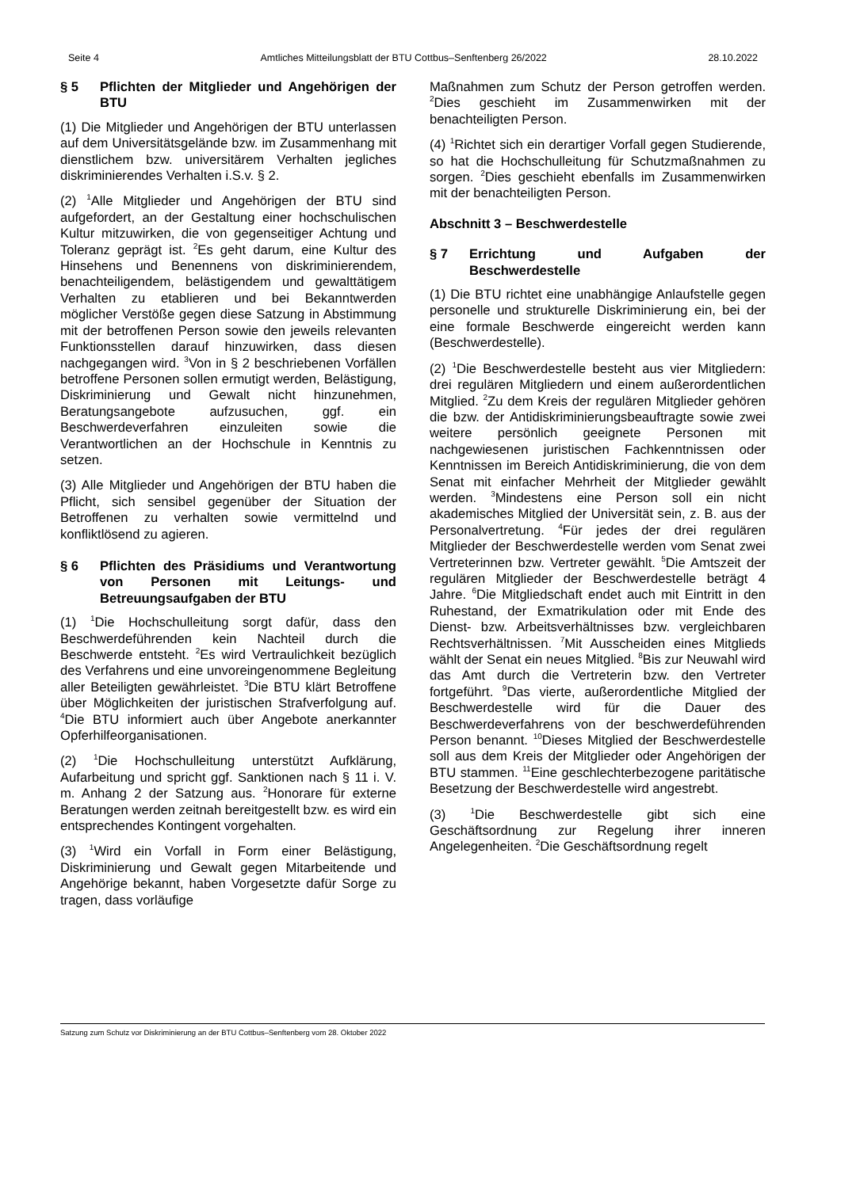Seite 4 Amtliches Mitteilungsblatt der BTU Cottbus–Senftenberg 26/2022 28.10.2022
§ 5 Pflichten der Mitglieder und Angehörigen der BTU
(1) Die Mitglieder und Angehörigen der BTU unterlassen auf dem Universitätsgelände bzw. im Zusammenhang mit dienstlichem bzw. universitärem Verhalten jegliches diskriminierendes Verhalten i.S.v. § 2.
(2) <sup>1</sup>Alle Mitglieder und Angehörigen der BTU sind aufgefordert, an der Gestaltung einer hochschulischen Kultur mitzuwirken, die von gegenseitiger Achtung und Toleranz geprägt ist. <sup>2</sup>Es geht darum, eine Kultur des Hinsehens und Benennens von diskriminierendem, benachteiligendem, belästigendem und gewalttätigem Verhalten zu etablieren und bei Bekanntwerden möglicher Verstöße gegen diese Satzung in Abstimmung mit der betroffenen Person sowie den jeweils relevanten Funktionsstellen darauf hinzuwirken, dass diesen nachgegangen wird. <sup>3</sup>Von in § 2 beschriebenen Vorfällen betroffene Personen sollen ermutigt werden, Belästigung, Diskriminierung und Gewalt nicht hinzunehmen, Beratungsangebote aufzusuchen, ggf. ein Beschwerdeverfahren einzuleiten sowie die Verantwortlichen an der Hochschule in Kenntnis zu setzen.
(3) Alle Mitglieder und Angehörigen der BTU haben die Pflicht, sich sensibel gegenüber der Situation der Betroffenen zu verhalten sowie vermittelnd und konfliktlösend zu agieren.
§ 6 Pflichten des Präsidiums und Verantwortung von Personen mit Leitungs- und Betreuungsaufgaben der BTU
(1) <sup>1</sup>Die Hochschulleitung sorgt dafür, dass den Beschwerdeführenden kein Nachteil durch die Beschwerde entsteht. <sup>2</sup>Es wird Vertraulichkeit bezüglich des Verfahrens und eine unvoreingenommene Begleitung aller Beteiligten gewährleistet. <sup>3</sup>Die BTU klärt Betroffene über Möglichkeiten der juristischen Strafverfolgung auf. <sup>4</sup>Die BTU informiert auch über Angebote anerkannter Opferhilfeorganisationen.
(2) <sup>1</sup>Die Hochschulleitung unterstützt Aufklärung, Aufarbeitung und spricht ggf. Sanktionen nach § 11 i. V. m. Anhang 2 der Satzung aus. <sup>2</sup>Honorare für externe Beratungen werden zeitnah bereitgestellt bzw. es wird ein entsprechendes Kontingent vorgehalten.
(3) <sup>1</sup>Wird ein Vorfall in Form einer Belästigung, Diskriminierung und Gewalt gegen Mitarbeitende und Angehörige bekannt, haben Vorgesetzte dafür Sorge zu tragen, dass vorläufige
Maßnahmen zum Schutz der Person getroffen werden. <sup>2</sup>Dies geschieht im Zusammenwirken mit der benachteiligten Person.
(4) <sup>1</sup>Richtet sich ein derartiger Vorfall gegen Studierende, so hat die Hochschulleitung für Schutzmaßnahmen zu sorgen. <sup>2</sup>Dies geschieht ebenfalls im Zusammenwirken mit der benachteiligten Person.
Abschnitt 3 – Beschwerdestelle
§ 7 Errichtung und Aufgaben der Beschwerdestelle
(1) Die BTU richtet eine unabhängige Anlaufstelle gegen personelle und strukturelle Diskriminierung ein, bei der eine formale Beschwerde eingereicht werden kann (Beschwerdestelle).
(2) <sup>1</sup>Die Beschwerdestelle besteht aus vier Mitgliedern: drei regulären Mitgliedern und einem außerordentlichen Mitglied. <sup>2</sup>Zu dem Kreis der regulären Mitglieder gehören die bzw. der Antidiskriminierungsbeauftragte sowie zwei weitere persönlich geeignete Personen mit nachgewiesenen juristischen Fachkenntnissen oder Kenntnissen im Bereich Antidiskriminierung, die von dem Senat mit einfacher Mehrheit der Mitglieder gewählt werden. <sup>3</sup>Mindestens eine Person soll ein nicht akademisches Mitglied der Universität sein, z. B. aus der Personalvertretung. <sup>4</sup>Für jedes der drei regulären Mitglieder der Beschwerdestelle werden vom Senat zwei Vertreterinnen bzw. Vertreter gewählt. <sup>5</sup>Die Amtszeit der regulären Mitglieder der Beschwerdestelle beträgt 4 Jahre. <sup>6</sup>Die Mitgliedschaft endet auch mit Eintritt in den Ruhestand, der Exmatrikulation oder mit Ende des Dienst- bzw. Arbeitsverhältnisses bzw. vergleichbaren Rechtsverhältnissen. <sup>7</sup>Mit Ausscheiden eines Mitglieds wählt der Senat ein neues Mitglied. <sup>8</sup>Bis zur Neuwahl wird das Amt durch die Vertreterin bzw. den Vertreter fortgeführt. <sup>9</sup>Das vierte, außerordentliche Mitglied der Beschwerdestelle wird für die Dauer des Beschwerdeverfahrens von der beschwerdeführenden Person benannt. <sup>10</sup>Dieses Mitglied der Beschwerdestelle soll aus dem Kreis der Mitglieder oder Angehörigen der BTU stammen. <sup>11</sup>Eine geschlechterbezogene paritätische Besetzung der Beschwerdestelle wird angestrebt.
(3) <sup>1</sup>Die Beschwerdestelle gibt sich eine Geschäftsordnung zur Regelung ihrer inneren Angelegenheiten. <sup>2</sup>Die Geschäftsordnung regelt
Satzung zum Schutz vor Diskriminierung an der BTU Cottbus–Senftenberg vom 28. Oktober 2022